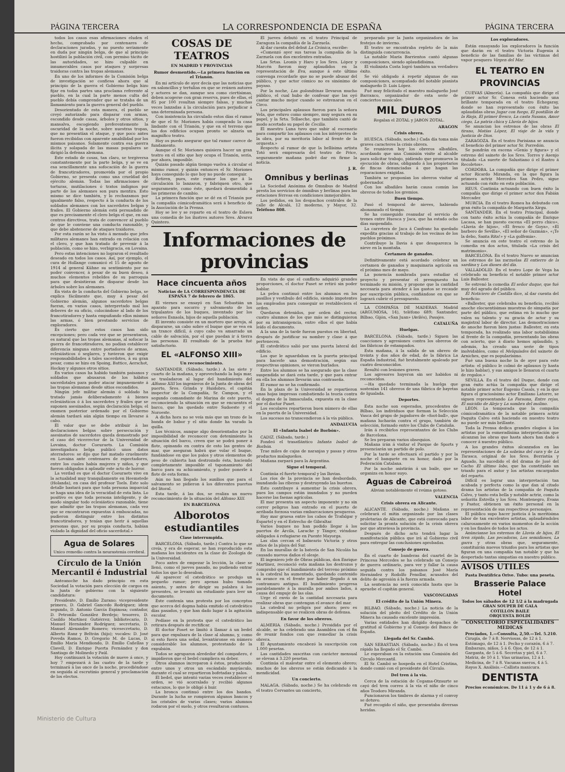PÁGINA TERCERA LA CORRESPONDENCIA DE ESPAÑA PÁGINA TERCERA
todos los casos esas afirmaciones eluden el hecho, comprobado por centenares de declaraciones juradas, y no puesto seriamente en duda por ningún belga, de que al principio hostilizó la población civil, con permiso tácito de las autoridades, se hizo culpable en innumerables casos por ataques y sorpresas traidoras contra las tropas alemanas.
En uno de los informes de la Comisión belga de investigación se confiesa ahora que al principio de la guerra el Gobierno belga hizo fijar en todas partes una proclama referente al pueblo, en la cual la parte menos culta del pueblo debía comprender que se trataba de un llamamiento para la guerra general del pueblo.
Desorientado de esta manera, el pueblo se creyó autorizado para disparar con armas, escondido desde casas, árboles y otros sitios, y mansalva, escogiendo preferentemente la oscuridad de la noche, sobre nuestras tropas, que no presentían el ataque, y que poco antes fueron recibidas con aparente amabilidad por los mismos paisanos. Solamente contra esa guerra ilícita y solapada de las masas populares se dirigió la defensa alemana.
Este estado de cosas, tan claro, se tergiversa constantemente por la parte belga, y se ve en esa sencillamente una sofocación de la guerra de francotiradores, promovida por el propio Gobierno, se presenta como una crueldad del ejército alemán. Todas las afirmaciones de torturas, mutilaciones ó tratos indignos por parte de los alemanes son pura mentira. Esto mismo se dice también, y lo rechazamos por igualmente falso, respecto á la conducta de los soldados alemanes con los sacerdotes belgas y frailes. El Gobierno alemán está persuadido de que es precisamente el clero belga el que, en sus centros directivos, trata de convencer al pueblo de que le conviene una conducta razonable, y que debe abstenerse de ataques traidores.
Por esta razón se ha visto á menudo que jefes militares alemanes han entrado en relación con el clero, y que han tratado de prevenir á la población, como se hizo, verbigracia, en Lovaina.
Pero estas intenciones no lograron el resultado deseado en todos los casos. Así, por ejemplo, el cura de Hollange comunicó el 15 de agosto de 1914 al general Kühne su sentimiento por no poder convencer, á pesar de su buen deseo, á muchos elementos rebeldes de su parroquia para que desistieran de disparar desde los árboles sobre los alemanes.
En vista de la conducta del Gobierno belga, se explica fácilmente que, muy á pesar del Gobierno alemán, algunos sacerdotes belgas fueran, en varios casos, interpretado mal los deberes de su oficio, colocándose al lado de los francotiradores y hasta empuñando ellos mismos las armas, ó bien prestando servicios de exploradores.
Es cierto que estos casos han sido excepciones; pero cada vez que se presentaron, es natural que las tropas alemanas, al sofocar la guerra de francotiradores, no podían establecer diferencia ninguna entre portadores de armas, eclesiásticos ó seglares, y tuvieron que exigir responsabilidades á tales sacerdotes, á su gran pesar, como se hizo en Spoing, Battice, Aerschot, Hockay y algunos otros sitios.
En varios casos ha habido también paisanos y soldados que abusaron de los hábitos sacerdotales para poder atacar impunemente á las tropas alemanas desde sitios escondidos.
Ningún jefe militar alemán ó soldado ha tratado jamás deliberadamente á bienes eclesiásticos ó á los sacerdotes y frailes que se suponen asesinados, según declaración belga; el examen posterior ordenado por el Gobierno alemán tardará aún algún tiempo en llevarse á cabo.
El valor que se debe atribuir á las declaraciones belgas sobre persecución y asesinatos de sacerdotes queda demostrado por el caso del vicerrector de la Universidad de Lovaina, doctor Coeuraets. La Comisión investigadora belga publicó unos datos aterradores: se dijo que fué matado cruelmente en Lovaina ante centenares de espectadores, entre los cuales había mujeres y niños, y que fueron obligados á aplaudir este acto de horror.
La verdad es que el doctor Coeuraets vive en la actualidad muy tranquilamente en Heemstede (Holanda), en casa del profesor Toels. Este solo detalle bastará para que toda persona imparcial se haga una idea de la veracidad de esta lista. Lo positivo es que toda persona inteligente, y de modo singular todo eclesiástico razonable, tiene que admitir que las tropas alemanas, cada vez que se encontraron expuestas á emboscadas, no pudieron distinguir entre los distintos francotiradores, y tenían que herir á aquellas personas que, por su propia conducta, habían violado la dignidad del oficio sacerdotal.»
Agua de Solares
Unico remedio contra la neurastenia cerebral.
Círculo de la Unión Mercantil é Industrial
Anteanoche ha dado principio en esta Sociedad la votación para elección de cargos en la Junta de gobierno con la siguiente candidatura:
Presidente, D. Emilio Zurano; vicepresidente primero, D. Gabriel Gancedo Rodríguez; idem segundo, D. Antonio García Espinosa; contador, D. Petronilo González Berdejo; tesorero, D. Casildo Martínez Gutiérrez; bibliotecario, D. Manuel Hernández Rodríguez; secretario, D. Manuel Alexandre Romero; vicesecretario, D. Alberto Ranz y Beltrán (hijo); vocales: D. José Poveda Ramos, D. Gregorio M. de Lucas, D. Emilio María Mendiondo, D. Emilio Cañellas y Clavell, D. Enrique Puerta Fernández y don Santiago de Molinedo y Paúl.
Hoy continuará la votación de nueve á once, y hoy 7 empezará á las cuatro de la tarde y terminará á las once de la noche, procediéndose en seguida al escrutinio general y proclamación de los electos.
COSAS DE TEATROS
EN MADRID Y PROVINCIAS
Rumor desmentido.—La primera función en el Trianón.
En mi artículo de ayer decía que las noticias que en saloncillos y tertulias en que se reúnen autores y actores se dan, aunque sea como ciertísimas, deben acogerse con gran reserva, pues de ellas, el 85 por 100 resultan siempre falsas, y muchas veces lanzadas á la circulación para perjudicar á una determinada persona.
Con insistencia ha circulado estos días el rumor de que el Sr. Moriones había comprado la casa lindante con el Trianón, y que en el terreno que los dos edificios ocupan pronto se alzaría un magnífico teatro.
Hoy os puedo asegurar que tal rumor carece de fundamento.
Aunque el Sr. Moriones quisiera hacer un gran teatro en el sitio que hoy ocupa el Trianón, sería, por ahora, imposible.
Quizás pasado algún tiempo vuelva á circular el mismo rumor, y quizás entonces el Sr. Moriones haya conseguido lo que hoy no puede conseguir.
Retiren, pues, este rumor los que á la circulación lo lanzaron, y fabriquen otro, que seguramente, como éste, quedará desmentido á las primeras de cambio.
La primera función que se dé en el Trianón por la compañía cómicodramática será á beneficio de la Asociación de la Prensa.
Hoy se lee y se reparte en el teatro de Eslava una comedia de los ilustres autores Sres. Alvarez Quintero.
El jueves debutó en el teatro Principal de Zaragoza la compañía de la Zarzuela.
Al dar cuenta del debut La Crónica, escribe:
«Comenzó ayer sus tareas la compañía de la Zarzuela con dos excelentes entradas.
Las Srtas. Leonis y Haro y los Sres. López y Marcén fueron muy aplaudidos en la representación de Eva, aunque á este último convenga recordarle que no se puede abusar del público, y que actor cómico no es sinónimo de payaso.
Por la noche, Las golondrinas llevaron mucho público, el cual hubo de confesar que las oyó cantar mucho mejor cuando se estrenaron en el Circo.
Los principales aplausos fueron para la señora Vela, que estuvo como siempre, muy segura en su papel, y la Srta. Tellaeche, que también cantó de modo acertado su papel de Cecilia.
El maestro Luna tuvo que subir al escenario para compartir los aplausos con los intérpretes de la obra, por su meritoria labor al frente de la orquesta.»
Respecto al rumor de que la bellísima artista Totó será empresaria del teatro de Price, seguramente mañana podré dar en firme la noticia.
J. R.
Omnibus y berlinas
La Sociedad Anónima de Omnibus de Madrid presta los servicios de ómnibus y berlinas para las estaciones férreas en condiciones inmejorables.
Los pedidos, en los despachos centrales de la calle de Alcalá, 12 moderno, y Mayor, 32. Teléfono 808.
Informaciones de provincias
Hace cincuenta años
Noticias de LA CORRESPONDENCIA DE ESPAÑA 7 de febrero de 1865.
El viernes se ensayó en San Sebastián un aparato para socorro y salvamento de los tripulantes de los buques, inventado por los señores Esnaola, hijos de aquella población.
El invento consiste en un mortero que arroja, al dispararse, un cabo sobre el buque que se vea en un trance difícil, á cuyo cabo va amarrado un cable de salvación, por el que puedan ir á tierra las personas. El resultado de la prueba fué satisfactorio.
EL «ALFONSO XIII»
Un reconocimiento.
SANTANDER. (Sábado, tarde.) A las siete y cuarto de la mañana, y aprovechando la baja mar, se trasladaron al lugar del hundimiento del Alfonso XIII los ingenieros de la Junta de obras del puerto, Sres. Grinda y Huidobro, el capitán inspector de la Compañía, Sr. Campon, y el segundo comandante de Marina de este puerto, reconociendo la situación en que se encuentra el barco, que ha quedado entre Sudoeste y el Noroeste.
A dicha hora no se veía más que un trozo de la banda de babor y el sitio donde ha varado la quilla.
Los técnicos, aunque algo desorientados por la imposibilidad de reconocer con detenimiento la situación del barco, creen que se podrá poner á flote, opinando en contra de esto las gentes de mar, que aseguran habrá que volar el buque, fundándose en que los palos y otros elementos de peso de cubierta han destrozado ésta, haciendo completamente imposible el taponamiento del barco para su achicamiento, y poder ponerle á flote de esta forma.
Aún no han llegado los auxilios que para el salvamento se pidieron á los diferentes puertos del litoral.
Esta tarde, á las dos, se realiza un nuevo reconocimiento de la situación del Alfonso XIII.
EN BARCELONA
Alborotos estudiantiles
Clase interrumpida.
BARCELONA. (Sábado, tarde.) Contra lo que se creía, y era de esperar, se han reproducido esta mañana los incidentes en la clase de Zoología de la Universidad.
Poco antes de empezar la lección, la clase se llenó, como el jueves pasado, no pudiendo entrar todos los que lo deseaban.
Al aparecer el catedrático se produjo un pequeño rumor; pero apenas hubo tomado asiento, y antes de dirigir su palabra á los presentes, se levantó un estudiante para leer un documento.
Este contenía una protesta por los conceptos que acerca del dogma había emitido el catedrático días pasados, y que han dado lugar á la agitación escolar.
Pedíase en la protesta que el catedrático las retirara después de rectificar.
El doctor Foset se limitó á llamar á un bedel para que expulsara de la clase al alumno, y, como si esto fuera una señal, levantáronse en número considerable los alumnos, protestando de la expulsión.
Todos se agruparon alrededor del compañero, é impidieron que el bedel cumpliera su deber.
Otros alumnos increparon á éstos, produciendo entre unos y otros un escándalo mayúsculo, durante el cual se repartieron bofetadas y palos.
El bedel, que intentó varias veces restablecer el orden, se vió acorralado y recibió algunos estacazos, lo que le obligó á huir.
La bronca continuó entre los dos bandos. Durante la lucha se rompieron algunos bancos y los cristales de varias clases; varios alumnos rodaron por el suelo, y otros resultaron contusos.
En vista de que el conflicto adquirió grandes proporciones, el doctor Fuset se retiró sin poder hablar.
La pelea continuó entre los alumnos en los pasillos y vestíbulo del edificio, siendo impotentes los empleados para conseguir se restableciera el orden.
Quedaron detenidos, por orden del rector, cuatro alumnos de los que más se distinguieron por su intransigencia, entre ellos el que había leído el documento.
A la una de la tarde fueron puestos en libertad, después de justificar su nombre y clase á que pertenecen.
El catedrático salió por una puerta lateral del edificio.
Los que le aguardaban en la puerta principal para hacerle una demostración, según sus respectivas opiniones, se vieron burlados.
Entre los alumnos se ha asegurado que la clase suspendida se dará esta tarde, y que para entrar en ella los alumnos llevarán una contraseña.
El rumor no se ha confirmado.
En la plaza de la Universidad se repartieron unas hojas impresas combatiendo la teoría contra el dogma de la Inmaculada, expuesta en la clase por el doctor Fuset.
Los escolares repartieron buen número de ellas en la puerta de la Universidad.
Los sucesos no transcendieron á la vía pública.
ANDALUCIA
El «Infanta Isabel de Borbón».
CADIZ. (Sábado, tarde.)
Fondeó el trasatlántico Infanta Isabel de Borbón.
Trae miles de cajas de naranjas y pasas y otros productos malagueños.
Mañana zarpará para la Argentina.
Sigue el temporal.
Continúa el fuerte temporal y las lluvias.
Los ríos de la provincia se han desbordado, inundando las riberas y destruyendo las huertos.
Esto contribuye á aumentar la crisis obrera, pues los campos están inundados y no pueden hacerse las faenas agrícolas.
El mar presenta un aspecto imponente y no sin correr peligros han entrado en el puerto de arribada forzosa varias embarcaciones pesqueras.
Hay mar gruesa entre los cabos de Trafalgar y Espartel y en el Estrecho de Gibraltar.
Varios buques no han podido llegar á los puertos de Arcila, Larache y Tánger, viéndose obligados á refugiarse en Puente Mayorga.
Las olas cercan el balneario Victoria y otros sitios de la playa del Sur.
En las murallas de la batería de San Nicolás ha causado nuevos daños el oleaje.
El ingeniero jefe de Obras públicas, don Enrique Martínez, reconoció esta mañana los destrozos y comprobó que el hundimiento del terreno próximo á la catedral ha aumentado, quedando contenido su avance en el frente por haber llegado á un contramuro antiguo. El hundimiento progresa paralelamente á la muralla por ambos lados, á causa del empuje de las olas.
Urge el envío de la cantidad necesaria para realizar obras que contengan el avance del mar.
La catedral no peligra por ahora; pero es indispensable que se realicen obras de defensa.
En favor de los obreros.
ALMERIA. (Sábado, noche.) Presidida por el alcalde, se ha celebrado una Asamblea con el fin de reunir fondos con que remediar la crisis obrera.
El Ayuntamiento encabezó la suscripción con 1.000 pesetas.
Las cantidades suscritas con carácter mensual se elevan á 3.220 pesetas.
Continúa el malestar entre el elemento obrero; muchos de los obreros se están dedicando á la mendicidad.
Un concierto.
MALAGA. (Sábado, noche.) Se ha celebrado en el teatro Cervantes un concierto,
preparado por la Junta organizadora de los festejos de invierno.
El teatro se encontraba repleto de la más distinguida concurrencia.
La notable María Barrientos cantó algunas composiciones, siendo aplaudidísima.
El violinista Costa logró también un verdadero éxito.
Se vió obligado á repetir algunas de sus composiciones, acompañado del notable pianista malagueño D. Luis López.
Fué muy felicitado el maestro malagueño José Barranco, organizador de esta serie de conciertos musicales.
MIL DUROS
Regalan el ZOTAL y JABON ZOTAL.
ARAGON
Crisis obrera.
HUESCA. (Sábado, noche.) Cada día toma más graves caracteres la crisis obrera.
Se reunieron hoy los obreros albañiles, acordando que una Comisión visite al alcalde para solicitar trabajo, pidiendo que promueva la ejecución de obras, obligando á los propietarios de fincas denunciadas á que hagan las reparaciones exigidas.
También se proponían los obreros visitar al gobernador.
Con los albañiles harán causa común los obreros de todos los gremios.
Buen tiempo.
Pasó el temporal de nieves, habiendo abonanzado el tiempo.
Se ha conseguido reanudar el servicio de trenes entre Huesca y Jaca, que ha estado ocho días suspendido.
La carretera de Jaca á Canfranc ha quedado expedita gracias al trabajo de los vecinos de los pueblos próximos.
Contribuye la lluvia á que desaparezca la nieve en la montaña.
Certamen de ganados.
Definitivamente está acordado celebrar un certamen de ganados y maquinaria agrícola en el próximo mes de mayo.
La ponencia nombrada para estudiar el proyecto y presentar el presupuesto ha terminado su misión, y propone que la cantidad necesaria para atender á los gastos se recaude por suscripción pública, confiándose en que se logrará cubrir el presupuesto.
LA COMPAÑIA DE MADERAS. Madrid (ARGUMOSA, 14), teléfono 689; Santander, Bilbao, Gijón, «San Juan» (Avilés), Pasajes.
CATALUÑA
Huelgas.
BARCELONA. (Sábado, tarde.) Siguen las coacciones y agresiones contra los obreros de las fábricas de estampados.
Esta mañana, á la salida de un obrero de treinta y dos años de edad, de la fábrica La España Industrial, fué brutalmente apaleado por cuatro desconocidos.
Resultó con lesiones graves.
Los agresores huyeron sin ser habidos ni reconocidos.
—Ha quedado terminada la huelga que sostenían 141 obreros de una fábrica de bayetas de Igualada.
Deportes.
Esta noche son esperados, procedentes de Bilbao, los individuos que forman la Selección Vasca del grupo de jugadores de «foot-ball», que mañana lucharán contra el grupo, también de selección, formado entre los Clubs de Cataluña.
Irán á recibirlos representantes de los Clubs de Barcelona.
Se les preparan varios obsequios.
Mañana irán á visitar el Parque de Sports y presenciarán un partido de polo.
Por la tarde se efectuará el partido y por la noche el banquete en su honor, dado por la Federación Catalana.
Por la noche asistirán á un baile, que se organiza en honor suyo.
Aguas de Cabreiroá
Alivian notablemente el reúma gotoso.
VALENCIA
Crisis obrera en Alicante.
ALICANTE. (Sábado, noche.) Mañana se celebrará el mitin organizado por las clases proletarias de Alicante, que está convocado para solicitar la pronta solución de la crisis obrera por que atraviesa la provincia.
Después de dicho acto tendrá lugar la manifestación pública que irá al Gobierno civil para entregar las conclusiones aprobadas.
Consejo de guerra.
En el cuarto de banderas del cuartel de la Princesa Mercedes se ha celebrado un Consejo de guerra ordinario, para ver y fallar la causa seguida contra los paisanos José María Hernández y Rodolfo Fenollar, acusados del delito de agresión á la fuerza armada.
La sentencia no será conocida hasta que la apruebe el capitán general.
VASCONGADAS
El crédito de la Unión Minera.
BILBAO. (Sábado, noche.) La noticia de la solución del pleito del Crédito de la Unión Minera ha causado excelente impresión.
Varias entidades han dirigido despachos de gratitud al Gobierno y al Consejo del Banco de España.
Llegada del Sr. Cambó.
SAN SEBASTIAN. (Sábado, noche.) En el tren rápido ha llegado el Sr. Cambó.
Le esperaban en la estación una Comisión del Círculo Mercantil.
El Sr. Cambó se hospeda en el Hotel Cristina, donde comió con el presidente del Círculo.
Del tren á la vía.
Cerca de la estación de Cegama-Otzaurte se cayó del tren correo á la vía el niño de cinco años Teodoro Miranda.
Funcionaron los timbres de alarma y el convoy se detuvo.
Fué recogido el niño, que presentaba diversas heridas.
Los exploradores.
Están ensayando los exploradores la función que darán en el teatro Victoria Eugenia á beneficio de las familias de las víctimas del vapor pesquero Virgen del Mar.
EL TEATRO EN PROVINCIAS
CUEVAS (Almería). La compañía que dirige el primer actor Sr. Conesa está haciendo una brillante temporada en el teatro Echegaray, donde se han representado con éxito las aplaudidas obras Jugar con fuego, El postillón de la Rioja, El primer fresco, La casta Susana, Amor ciego, La patria chica y Lluvia de hijos.
Se anuncian los estrenos de las obras El tirano, Matías López, El viaje de la vida y Justicia de Dios.
ZARAGOZA. En el teatro Parisiana se anuncia el beneficio del primer actor Sr. Porredón.
Se pondrán en escena «Genio y figura» y el estreno del sainete de los Sres. Torres y Asenjo titulado «La suerte de Salustiano ó el Rastro á Recoletos».
CORDOBA. La compañía que dirige el primer actor Ricardo Miranda, en la que figura la primera actriz Mercedes San Pedro, sigue actuando con éxito en esta población.
REUS. Continúa actuando con buen éxito la compañía que dirige el primer actor don Fabián Mercader.
MURCIA. En el teatro Romea ha debutado con gran éxito la compañía de Margarita Xirgu.
SANTANDER. En el teatro Principal, donde con tanto éxito actúa la compañía de Enrique Lacasa, se han puesto escena «El perro chico», «Lluvia de hijos», «El fresco de Goya», «El barbero de Sevilla», «El señor de Guzmán», «¡Te la debo, Santa Rita!» y «La golfemia».
Se anuncia en este teatro el estreno de la comedia en dos actos, titulada «La crisis del matrimonio».
BARCELONA. En el teatro Nuevo se anuncian los estrenos de las zarzuelas El entierro de la sardina y Los dioses del día.
VALLADOLID. En el teatro Lope de Vega ha celebrado su beneficio el notable primer actor Luis Ballester.
Se estrenó la comedia El señor duque, que fué muy del agrado del público.
El Noticiero de Castilla dice, al dar cuenta del beneficio:
«Ballester, que celebraba su beneficio, recibió anoche elocuentísimas muestras de simpatía por parte del público, que estima en lo mucho que valen su talento y su gracia de actor y su magistral labor de director. Las demostraciones de anoche fueron bien justas: Ballester, en esta temporada, ha realizado una labor notabilísima al frente de la compañía, presentando las obras con acierto, que á diario hemos aplaudido, y, además, ha creado una serie de tipos inolvidables, como el Melquíades del sainete de Arniches, que es popularísimo.
Fué una buena noche la de ayer para este artista: el público le colmó de aplausos (y hasta le hizo hablar), y sus amigos le llenaron el cuarto de regalos.»
SEVILLA. En el teatro del Duque, donde con gran éxito actúa la compañía que dirige el notable primer actor Eugenio Casals, y en la que figura el graciosísimo actor Emiliano Latorre, se siguen representando La Faraona, Entre rejas, El suicidio de Alejo y La sombra del molino.
LEON. La temporada que la compañía cómicodramática de la notable primera actriz Paquita Calvo está haciendo en nuestro teatro no puede ser más brillante.
Toda la Prensa dedica grandes elogios á los artistas por la esmeradísima interpretación que alcanzan las obras que hasta ahora han dado á conocer á nuestro público.
A los grandes éxitos alcanzados en las representaciones de La sobrina del cura y de La Tarasca, original de los Sres. Berriatúa y Aguado, ha sucedido el del drama de José del Cacho El último lobo, que ha constituído un triunfo para el autor y los artistas encargados del reparto.
Difícil es lograr una interpretación tan acabada y perfecta como la que dan al citado drama los artistas de la compañía de Paquita Calvo, y tanto esta bella y notable actriz, como la señorita Estrella y los Sres. Montenegro, Evans y Pastor, obtienen un éxito personal en la representación de sus respectivos personajes.
El público supo hacer justicia á la meritísima labor de tan excelentes artistas, aplaudiéndoles calurosamente en varios momentos de la acción y en los finales de todos los actos.
Anúncianse los estrenos de Lluvia de hijos, El tren rápido, Las pecadoras, Los semidioses, La garra y otras obras que, seguramente, constituirán nuevos triunfos para los artistas que figuran en una compañía tan notable y que ha despertado tantas simpatías en nuestro público.
AVISOS UTILES
Pasta Dentífrica Orive. Tubo: una peseta.
Brasserie Palace Hotel
Todos los sábados de 12 1/2 á la madrugada
GRAN SOUPER DE GALA
COTILLON BAILE
ORQUESTA BOLDI
CONSULTORIO ESPECIALIDADES MEDICAS
Preciados, 1.—Consulta, 2,50.—Tel. 5.210.
Cirugía, de 7 á 8. Nerviosas, de 12 á 1.
Estómago, de 12 á 1. Pecho y corazón, 6 á 7.
Embarazo, niños, 5 á 6. Ojos, de 12 á 1.
Garganta, de 5 á 6. Secretas y piel, 6 á 7.
Matriz, de 10 á 1. Vías urinarias, 12 á 1.
Medicina, de 7 á 8. Vacunas sueros, 4 á 5.
Rayos X. Análisis.—Callista manicura.
DENTISTA
Precios económicos. De 11 á 1 y de 6 á 8.
Ministerio de Cultura